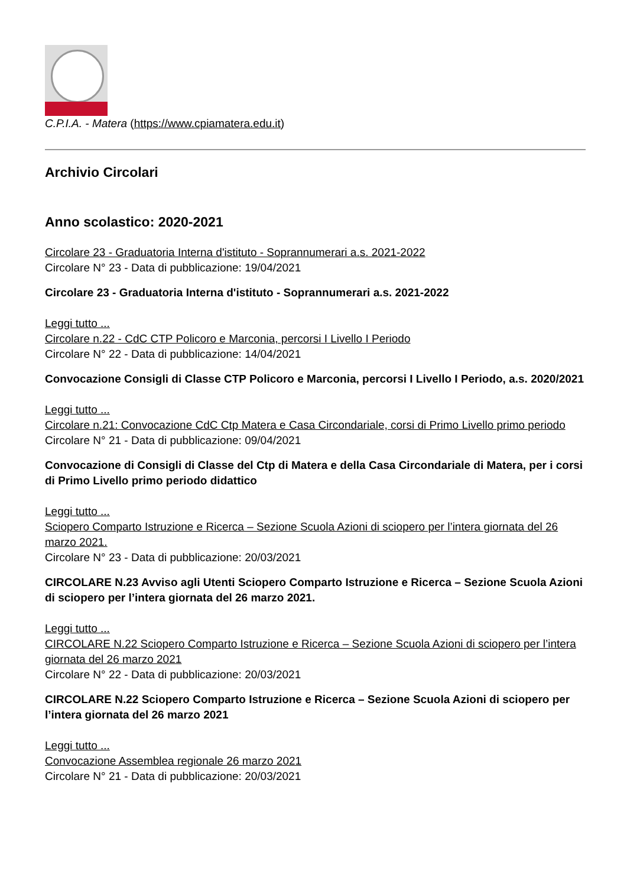C.P.I.A. - Matera (https://www.cpiamatera.edu.it)
Archivio Circolari
Anno scolastico: 2020-2021
Circolare 23 - Graduatoria Interna d'istituto - Soprannumerari a.s. 2021-2022
Circolare N° 23 - Data di pubblicazione: 19/04/2021
Circolare 23 - Graduatoria Interna d'istituto - Soprannumerari a.s. 2021-2022
Leggi tutto ...
Circolare n.22 - CdC CTP Policoro e Marconia, percorsi I Livello I Periodo
Circolare N° 22 - Data di pubblicazione: 14/04/2021
Convocazione Consigli di Classe CTP Policoro e Marconia, percorsi I Livello I Periodo, a.s. 2020/2021
Leggi tutto ...
Circolare n.21: Convocazione CdC Ctp Matera e Casa Circondariale, corsi di Primo Livello primo periodo
Circolare N° 21 - Data di pubblicazione: 09/04/2021
Convocazione di Consigli di Classe del Ctp di Matera e della Casa Circondariale di Matera, per i corsi di Primo Livello primo periodo didattico
Leggi tutto ...
Sciopero Comparto Istruzione e Ricerca – Sezione Scuola Azioni di sciopero per l’intera giornata del 26 marzo 2021.
Circolare N° 23 - Data di pubblicazione: 20/03/2021
CIRCOLARE N.23 Avviso agli Utenti Sciopero Comparto Istruzione e Ricerca – Sezione Scuola Azioni di sciopero per l’intera giornata del 26 marzo 2021.
Leggi tutto ...
CIRCOLARE N.22 Sciopero Comparto Istruzione e Ricerca – Sezione Scuola Azioni di sciopero per l’intera giornata del 26 marzo 2021
Circolare N° 22 - Data di pubblicazione: 20/03/2021
CIRCOLARE N.22 Sciopero Comparto Istruzione e Ricerca – Sezione Scuola Azioni di sciopero per l’intera giornata del 26 marzo 2021
Leggi tutto ...
Convocazione Assemblea regionale 26 marzo 2021
Circolare N° 21 - Data di pubblicazione: 20/03/2021